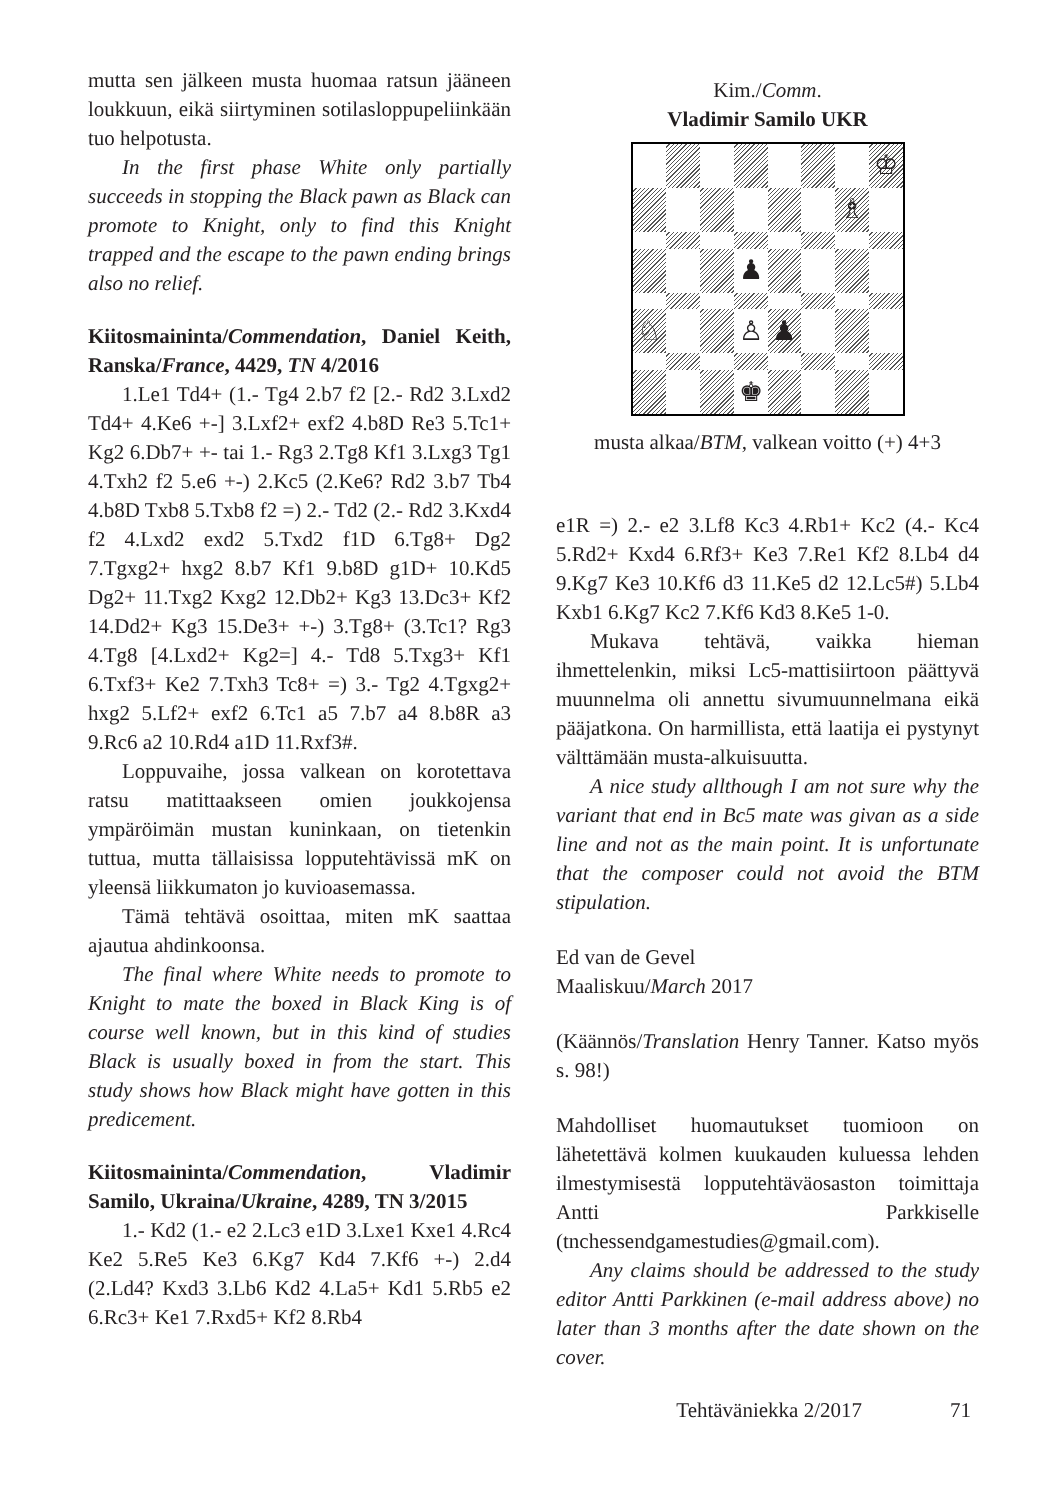mutta sen jälkeen musta huomaa ratsun jääneen loukkuun, eikä siirtyminen sotilasloppupeliinkään tuo helpotusta.
In the first phase White only partially succeeds in stopping the Black pawn as Black can promote to Knight, only to find this Knight trapped and the escape to the pawn ending brings also no relief.
Kiitosmaininta/Commendation, Daniel Keith, Ranska/France, 4429, TN 4/2016
1.Le1 Td4+ (1.- Tg4 2.b7 f2 [2.- Rd2 3.Lxd2 Td4+ 4.Ke6 +-] 3.Lxf2+ exf2 4.b8D Re3 5.Tc1+ Kg2 6.Db7+ +- tai 1.- Rg3 2.Tg8 Kf1 3.Lxg3 Tg1 4.Txh2 f2 5.e6 +-) 2.Kc5 (2.Ke6? Rd2 3.b7 Tb4 4.b8D Txb8 5.Txb8 f2 =) 2.- Td2 (2.- Rd2 3.Kxd4 f2 4.Lxd2 exd2 5.Txd2 f1D 6.Tg8+ Dg2 7.Tgxg2+ hxg2 8.b7 Kf1 9.b8D g1D+ 10.Kd5 Dg2+ 11.Txg2 Kxg2 12.Db2+ Kg3 13.Dc3+ Kf2 14.Dd2+ Kg3 15.De3+ +-) 3.Tg8+ (3.Tc1? Rg3 4.Tg8 [4.Lxd2+ Kg2=] 4.- Td8 5.Txg3+ Kf1 6.Txf3+ Ke2 7.Txh3 Tc8+ =) 3.- Tg2 4.Tgxg2+ hxg2 5.Lf2+ exf2 6.Tc1 a5 7.b7 a4 8.b8R a3 9.Rc6 a2 10.Rd4 a1D 11.Rxf3#.
Loppuvaihe, jossa valkean on korotettava ratsu matittaakseen omien joukkojensa ympäröimän mustan kuninkaan, on tietenkin tuttua, mutta tällaisissa lopputehtävissä mK on yleensä liikkumaton jo kuvioasemassa.
Tämä tehtävä osoittaa, miten mK saattaa ajautua ahdinkoonsa.
The final where White needs to promote to Knight to mate the boxed in Black King is of course well known, but in this kind of studies Black is usually boxed in from the start. This study shows how Black might have gotten in this predicement.
Kiitosmaininta/Commendation, Vladimir Samilo, Ukraina/Ukraine, 4289, TN 3/2015
1.- Kd2 (1.- e2 2.Lc3 e1D 3.Lxe1 Kxe1 4.Rc4 Ke2 5.Re5 Ke3 6.Kg7 Kd4 7.Kf6 +-) 2.d4 (2.Ld4? Kxd3 3.Lb6 Kd2 4.La5+ Kd1 5.Rb5 e2 6.Rc3+ Ke1 7.Rxd5+ Kf2 8.Rb4
Kim./Comm.
Vladimir Samilo UKR
♔
♗
♟
♘
♙
♟
♚
musta alkaa/BTM, valkean voitto (+) 4+3
e1R =) 2.- e2 3.Lf8 Kc3 4.Rb1+ Kc2 (4.- Kc4 5.Rd2+ Kxd4 6.Rf3+ Ke3 7.Re1 Kf2 8.Lb4 d4 9.Kg7 Ke3 10.Kf6 d3 11.Ke5 d2 12.Lc5#) 5.Lb4 Kxb1 6.Kg7 Kc2 7.Kf6 Kd3 8.Ke5 1-0.
Mukava tehtävä, vaikka hieman ihmettelenkin, miksi Lc5-mattisiirtoon päättyvä muunnelma oli annettu sivumuunnelmana eikä pääjatkona. On harmillista, että laatija ei pystynyt välttämään musta-alkuisuutta.
A nice study allthough I am not sure why the variant that end in Bc5 mate was givan as a side line and not as the main point. It is unfortunate that the composer could not avoid the BTM stipulation.
Ed van de Gevel
Maaliskuu/March 2017
(Käännös/Translation Henry Tanner. Katso myös s. 98!)
Mahdolliset huomautukset tuomioon on lähetettävä kolmen kuukauden kuluessa lehden ilmestymisestä lopputehtäväosaston toimittaja Antti Parkkiselle (tnchessendgamestudies@gmail.com).
Any claims should be addressed to the study editor Antti Parkkinen (e-mail address above) no later than 3 months after the date shown on the cover.
Tehtäväniekka 2/2017 71